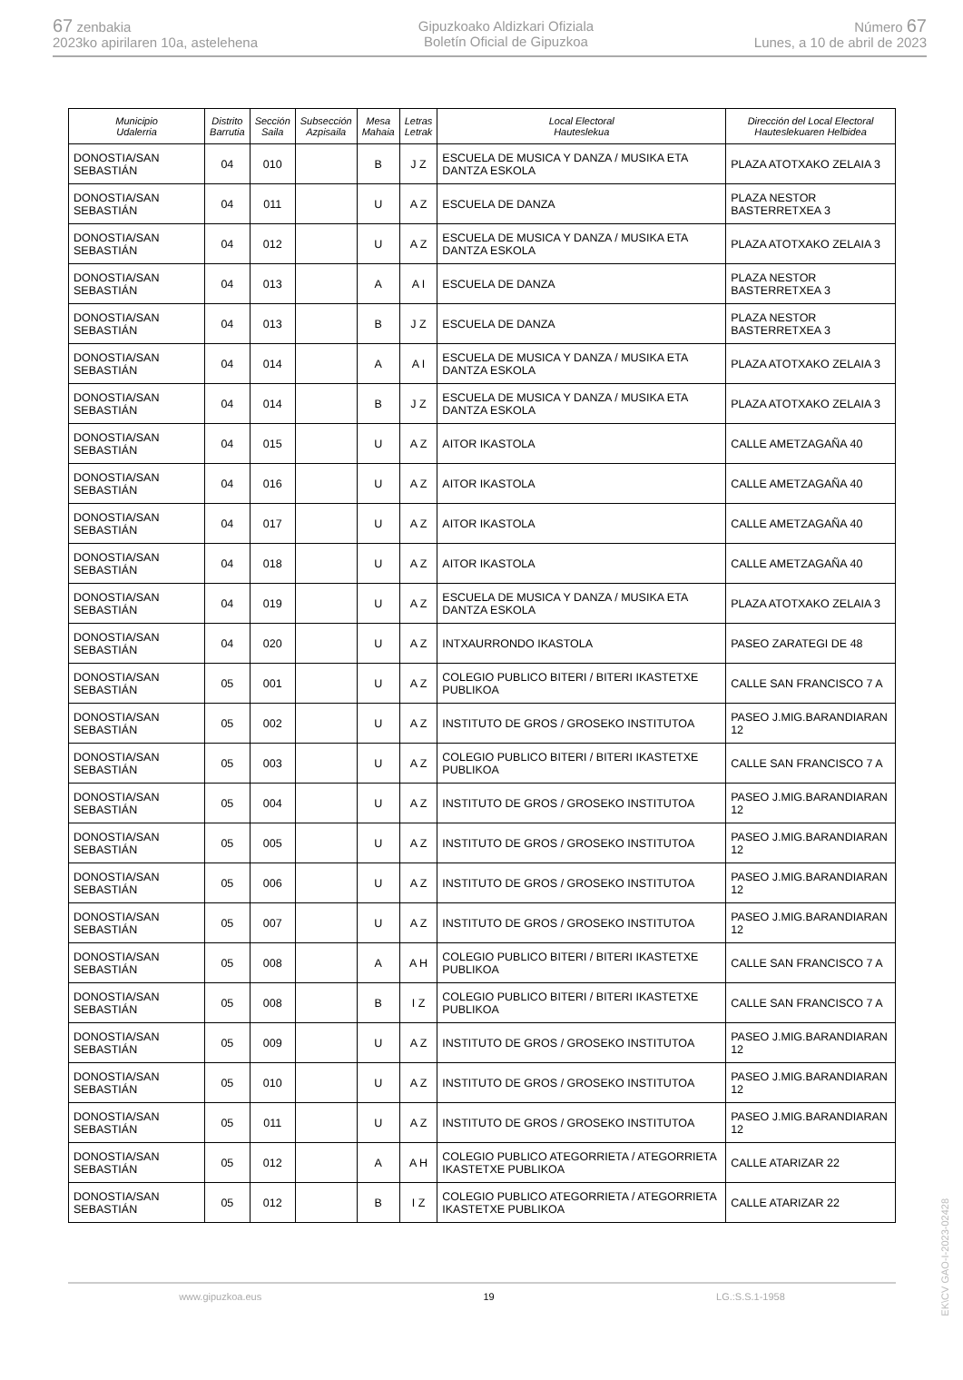67 zenbakia
2023ko apirilaren 10a, astelehena
Gipuzkoako Aldizkari Ofiziala
Boletín Oficial de Gipuzkoa
Número 67
Lunes, a 10 de abril de 2023
| Municipio Udalerria | Distrito Barrutia | Sección Saila | Subsección Azpisaila | Mesa Mahaia | Letras Letrak | Local Electoral Hauteslekua | Dirección del Local Electoral Hauteslekuaren Helbidea |
| --- | --- | --- | --- | --- | --- | --- | --- |
| DONOSTIA/SAN SEBASTIÁN | 04 | 010 | | B | J Z | ESCUELA DE MUSICA Y DANZA / MUSIKA ETA DANTZA ESKOLA | PLAZA ATOTXAKO ZELAIA 3 |
| DONOSTIA/SAN SEBASTIÁN | 04 | 011 | | U | A Z | ESCUELA DE DANZA | PLAZA NESTOR BASTERRETXEA 3 |
| DONOSTIA/SAN SEBASTIÁN | 04 | 012 | | U | A Z | ESCUELA DE MUSICA Y DANZA / MUSIKA ETA DANTZA ESKOLA | PLAZA ATOTXAKO ZELAIA 3 |
| DONOSTIA/SAN SEBASTIÁN | 04 | 013 | | A | A I | ESCUELA DE DANZA | PLAZA NESTOR BASTERRETXEA 3 |
| DONOSTIA/SAN SEBASTIÁN | 04 | 013 | | B | J Z | ESCUELA DE DANZA | PLAZA NESTOR BASTERRETXEA 3 |
| DONOSTIA/SAN SEBASTIÁN | 04 | 014 | | A | A I | ESCUELA DE MUSICA Y DANZA / MUSIKA ETA DANTZA ESKOLA | PLAZA ATOTXAKO ZELAIA 3 |
| DONOSTIA/SAN SEBASTIÁN | 04 | 014 | | B | J Z | ESCUELA DE MUSICA Y DANZA / MUSIKA ETA DANTZA ESKOLA | PLAZA ATOTXAKO ZELAIA 3 |
| DONOSTIA/SAN SEBASTIÁN | 04 | 015 | | U | A Z | AITOR IKASTOLA | CALLE AMETZAGAÑA 40 |
| DONOSTIA/SAN SEBASTIÁN | 04 | 016 | | U | A Z | AITOR IKASTOLA | CALLE AMETZAGAÑA 40 |
| DONOSTIA/SAN SEBASTIÁN | 04 | 017 | | U | A Z | AITOR IKASTOLA | CALLE AMETZAGAÑA 40 |
| DONOSTIA/SAN SEBASTIÁN | 04 | 018 | | U | A Z | AITOR IKASTOLA | CALLE AMETZAGAÑA 40 |
| DONOSTIA/SAN SEBASTIÁN | 04 | 019 | | U | A Z | ESCUELA DE MUSICA Y DANZA / MUSIKA ETA DANTZA ESKOLA | PLAZA ATOTXAKO ZELAIA 3 |
| DONOSTIA/SAN SEBASTIÁN | 04 | 020 | | U | A Z | INTXAURRONDO IKASTOLA | PASEO ZARATEGI DE 48 |
| DONOSTIA/SAN SEBASTIÁN | 05 | 001 | | U | A Z | COLEGIO PUBLICO BITERI / BITERI IKASTETXE PUBLIKOA | CALLE SAN FRANCISCO 7 A |
| DONOSTIA/SAN SEBASTIÁN | 05 | 002 | | U | A Z | INSTITUTO DE GROS / GROSEKO INSTITUTOA | PASEO J.MIG.BARANDIARAN 12 |
| DONOSTIA/SAN SEBASTIÁN | 05 | 003 | | U | A Z | COLEGIO PUBLICO BITERI / BITERI IKASTETXE PUBLIKOA | CALLE SAN FRANCISCO 7 A |
| DONOSTIA/SAN SEBASTIÁN | 05 | 004 | | U | A Z | INSTITUTO DE GROS / GROSEKO INSTITUTOA | PASEO J.MIG.BARANDIARAN 12 |
| DONOSTIA/SAN SEBASTIÁN | 05 | 005 | | U | A Z | INSTITUTO DE GROS / GROSEKO INSTITUTOA | PASEO J.MIG.BARANDIARAN 12 |
| DONOSTIA/SAN SEBASTIÁN | 05 | 006 | | U | A Z | INSTITUTO DE GROS / GROSEKO INSTITUTOA | PASEO J.MIG.BARANDIARAN 12 |
| DONOSTIA/SAN SEBASTIÁN | 05 | 007 | | U | A Z | INSTITUTO DE GROS / GROSEKO INSTITUTOA | PASEO J.MIG.BARANDIARAN 12 |
| DONOSTIA/SAN SEBASTIÁN | 05 | 008 | | A | A H | COLEGIO PUBLICO BITERI / BITERI IKASTETXE PUBLIKOA | CALLE SAN FRANCISCO 7 A |
| DONOSTIA/SAN SEBASTIÁN | 05 | 008 | | B | I Z | COLEGIO PUBLICO BITERI / BITERI IKASTETXE PUBLIKOA | CALLE SAN FRANCISCO 7 A |
| DONOSTIA/SAN SEBASTIÁN | 05 | 009 | | U | A Z | INSTITUTO DE GROS / GROSEKO INSTITUTOA | PASEO J.MIG.BARANDIARAN 12 |
| DONOSTIA/SAN SEBASTIÁN | 05 | 010 | | U | A Z | INSTITUTO DE GROS / GROSEKO INSTITUTOA | PASEO J.MIG.BARANDIARAN 12 |
| DONOSTIA/SAN SEBASTIÁN | 05 | 011 | | U | A Z | INSTITUTO DE GROS / GROSEKO INSTITUTOA | PASEO J.MIG.BARANDIARAN 12 |
| DONOSTIA/SAN SEBASTIÁN | 05 | 012 | | A | A H | COLEGIO PUBLICO ATEGORRIETA / ATEGORRIETA IKASTETXE PUBLIKOA | CALLE ATARIZAR 22 |
| DONOSTIA/SAN SEBASTIÁN | 05 | 012 | | B | I Z | COLEGIO PUBLICO ATEGORRIETA / ATEGORRIETA IKASTETXE PUBLIKOA | CALLE ATARIZAR 22 |
EK\CV GAO-I-2023-02428
www.gipuzkoa.eus 19 LG.:S.S.1-1958